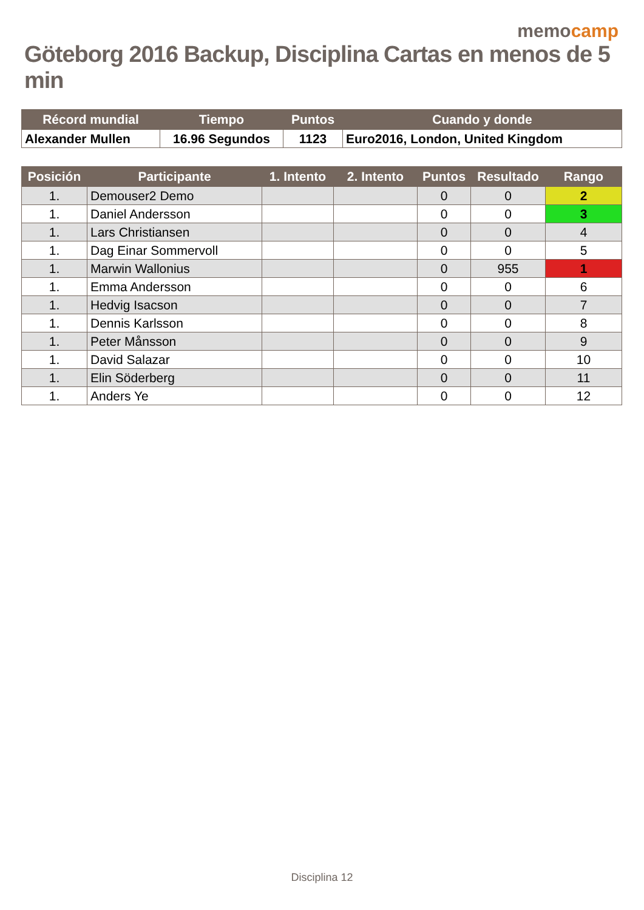memocamp
Göteborg 2016 Backup, Disciplina Cartas en menos de 5 min
| Récord mundial | Tiempo | Puntos | Cuando y donde |
| --- | --- | --- | --- |
| Alexander Mullen | 16.96 Segundos | 1123 | Euro2016, London, United Kingdom |
| Posición | Participante | 1. Intento | 2. Intento | Puntos | Resultado | Rango |
| --- | --- | --- | --- | --- | --- | --- |
| 1. | Demouser2 Demo | | | 0 | 0 | 2 |
| 1. | Daniel Andersson | | | 0 | 0 | 3 |
| 1. | Lars Christiansen | | | 0 | 0 | 4 |
| 1. | Dag Einar Sommervoll | | | 0 | 0 | 5 |
| 1. | Marwin Wallonius | | | 0 | 955 | 1 |
| 1. | Emma Andersson | | | 0 | 0 | 6 |
| 1. | Hedvig Isacson | | | 0 | 0 | 7 |
| 1. | Dennis Karlsson | | | 0 | 0 | 8 |
| 1. | Peter Månsson | | | 0 | 0 | 9 |
| 1. | David Salazar | | | 0 | 0 | 10 |
| 1. | Elin Söderberg | | | 0 | 0 | 11 |
| 1. | Anders Ye | | | 0 | 0 | 12 |
Disciplina 12